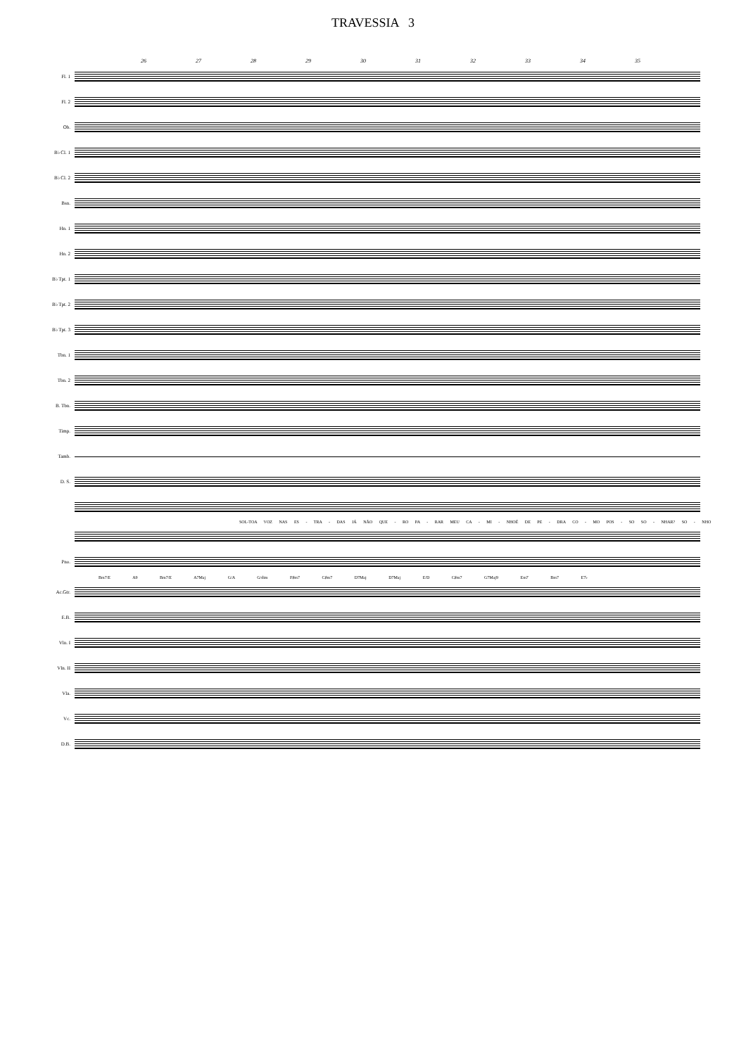TRAVESSIA 3
26 27 28 29 30 31 32 33 34 35
Fl. 1
Fl. 2
Ob.
B♭ Cl. 1
B♭ Cl. 2
Bsn.
Hn. 1
Hn. 2
B♭ Tpt. 1
B♭ Tpt. 2
B♭ Tpt. 3
Tbn. 1
Tbn. 2
B. Tbn.
Timp.
Tamb.
D. S.
SOL-TOA VOZ NAS ES - TRA - DAS JÁ NÃO QUE - RO PA - RAR MEU CA - MI - NHOÉ DE PE - DRA CO - MO POS - SO SO - NHAR? SO - NHO
Pno.
Bm7/E A9 Bm7/E A7Maj G/A G/dim F♯m7 C♯m7 D7Maj D7Maj E/D C♯m7 G7Maj9 Em7 Bm7 E7♭
Ac.Gtr.
E.B.
Vln. I
Vln. II
Vla.
Vc.
D.B.